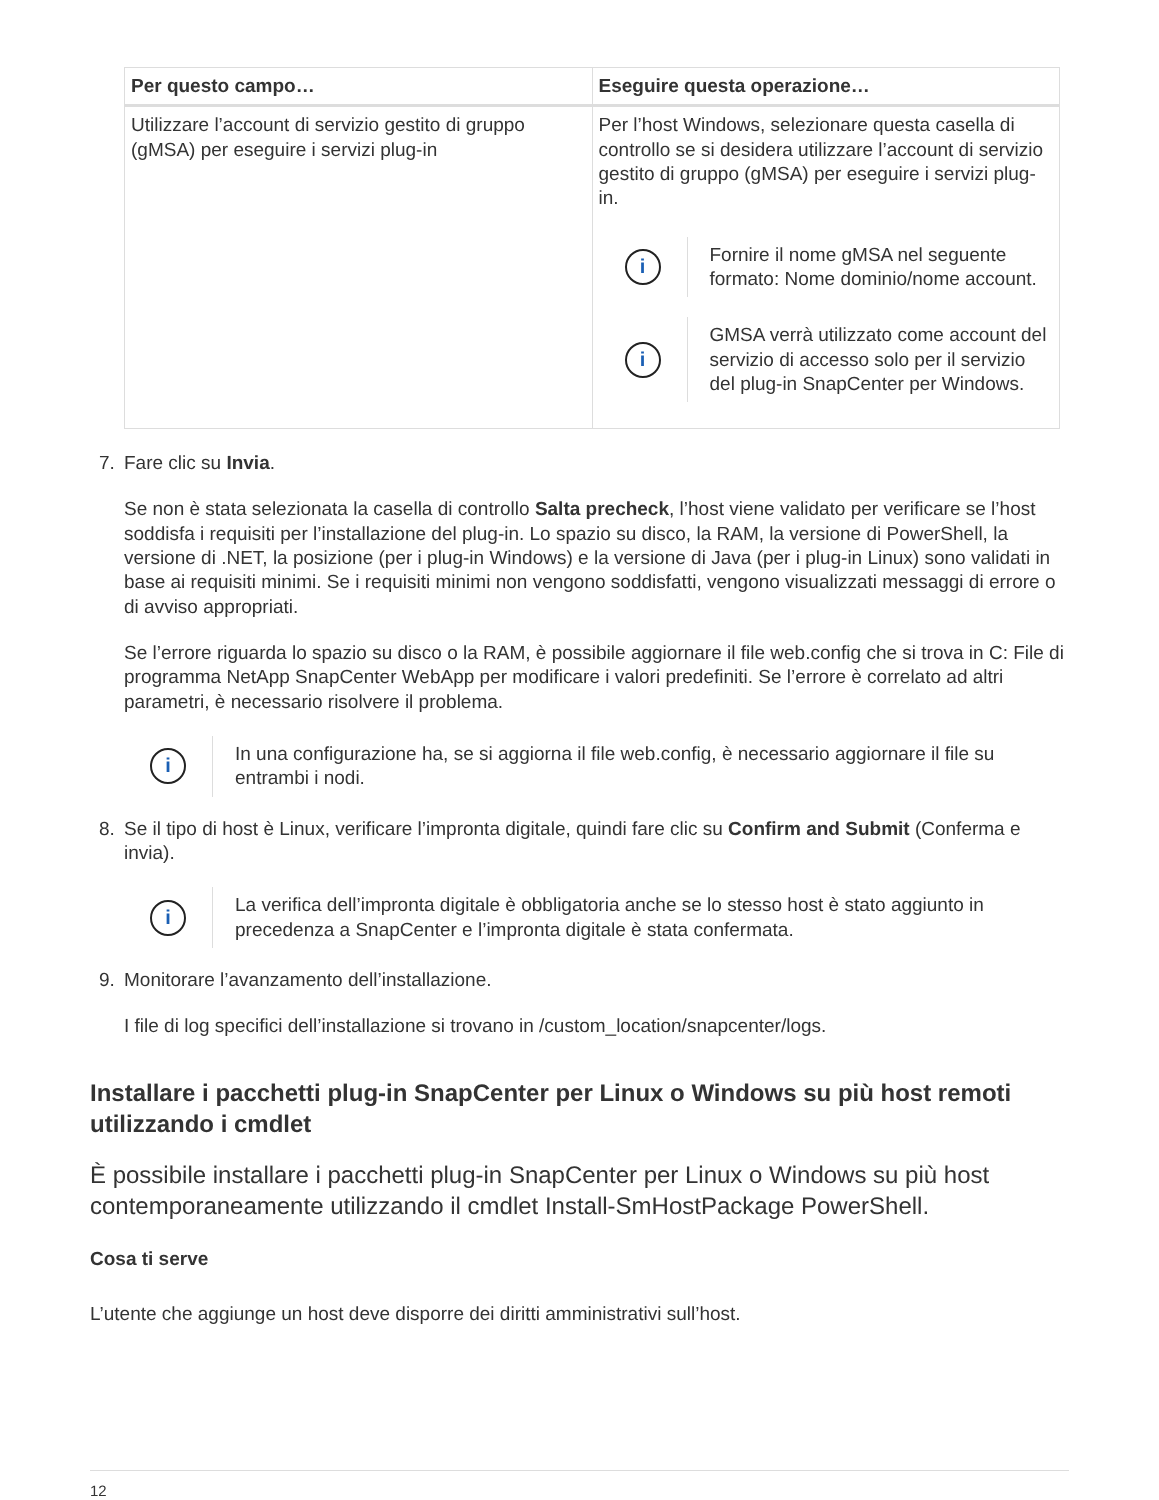| Per questo campo… | Eseguire questa operazione… |
| --- | --- |
| Utilizzare l’account di servizio gestito di gruppo (gMSA) per eseguire i servizi plug-in | Per l’host Windows, selezionare questa casella di controllo se si desidera utilizzare l’account di servizio gestito di gruppo (gMSA) per eseguire i servizi plug-in. i Fornire il nome gMSA nel seguente formato: Nome dominio/nome account. i GMSA verrà utilizzato come account del servizio di accesso solo per il servizio del plug-in SnapCenter per Windows. |
7. Fare clic su Invia.
Se non è stata selezionata la casella di controllo Salta precheck, l’host viene validato per verificare se l’host soddisfa i requisiti per l’installazione del plug-in. Lo spazio su disco, la RAM, la versione di PowerShell, la versione di .NET, la posizione (per i plug-in Windows) e la versione di Java (per i plug-in Linux) sono validati in base ai requisiti minimi. Se i requisiti minimi non vengono soddisfatti, vengono visualizzati messaggi di errore o di avviso appropriati.
Se l’errore riguarda lo spazio su disco o la RAM, è possibile aggiornare il file web.config che si trova in C: File di programma NetApp SnapCenter WebApp per modificare i valori predefiniti. Se l’errore è correlato ad altri parametri, è necessario risolvere il problema.
i
In una configurazione ha, se si aggiorna il file web.config, è necessario aggiornare il file su entrambi i nodi.
8. Se il tipo di host è Linux, verificare l’impronta digitale, quindi fare clic su Confirm and Submit (Conferma e invia).
i
La verifica dell’impronta digitale è obbligatoria anche se lo stesso host è stato aggiunto in precedenza a SnapCenter e l’impronta digitale è stata confermata.
9. Monitorare l’avanzamento dell’installazione.
I file di log specifici dell’installazione si trovano in /custom_location/snapcenter/logs.
Installare i pacchetti plug-in SnapCenter per Linux o Windows su più host remoti utilizzando i cmdlet
È possibile installare i pacchetti plug-in SnapCenter per Linux o Windows su più host contemporaneamente utilizzando il cmdlet Install-SmHostPackage PowerShell.
Cosa ti serve
L’utente che aggiunge un host deve disporre dei diritti amministrativi sull’host.
12